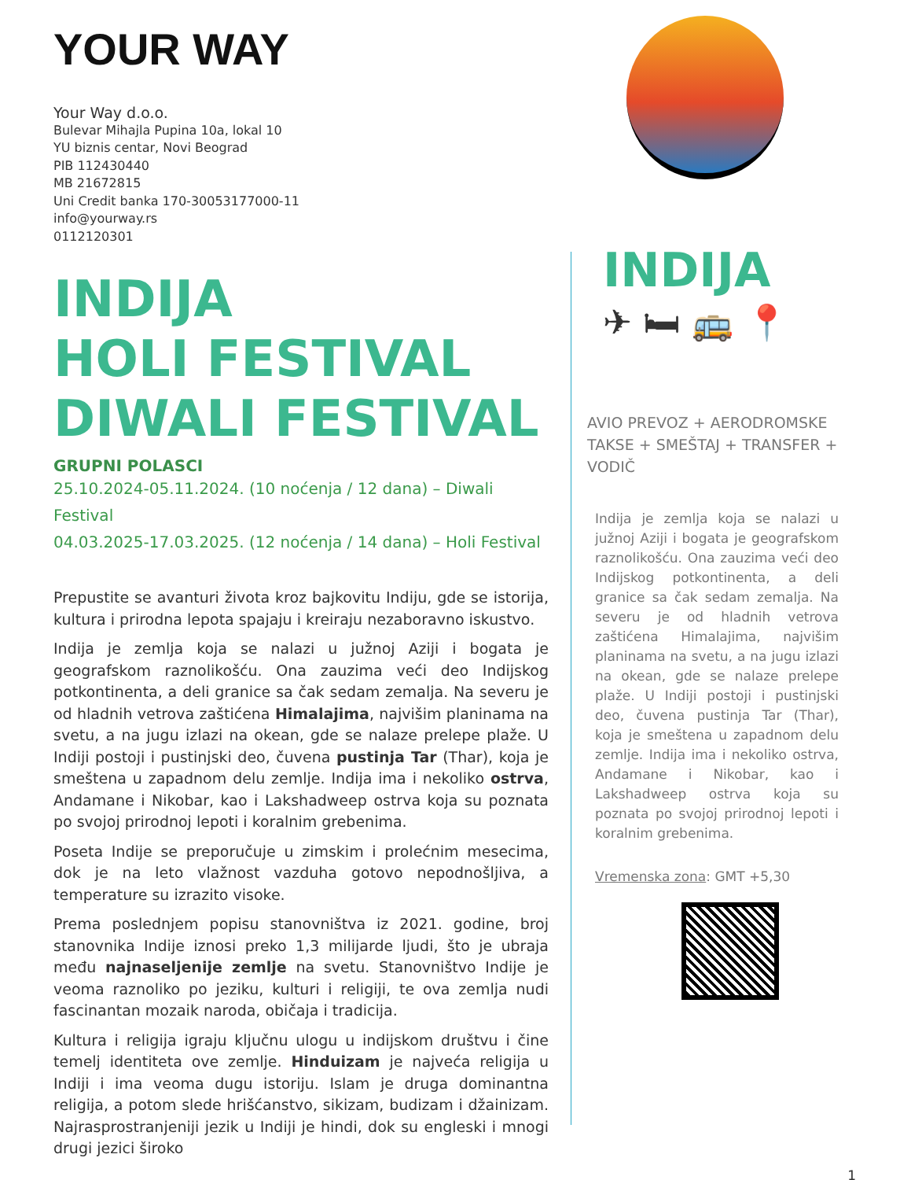YOUR WAY
Your Way d.o.o.
Bulevar Mihajla Pupina 10a, lokal 10
YU biznis centar, Novi Beograd
PIB 112430440
MB 21672815
Uni Credit banka 170-30053177000-11
info@yourway.rs
0112120301
INDIJA
HOLI FESTIVAL
DIWALI FESTIVAL
GRUPNI POLASCI
25.10.2024-05.11.2024. (10 noćenja / 12 dana) – Diwali Festival
04.03.2025-17.03.2025. (12 noćenja / 14 dana) – Holi Festival
Prepustite se avanturi života kroz bajkovitu Indiju, gde se istorija, kultura i prirodna lepota spajaju i kreiraju nezaboravno iskustvo.
Indija je zemlja koja se nalazi u južnoj Aziji i bogata je geografskom raznolikošću. Ona zauzima veći deo Indijskog potkontinenta, a deli granice sa čak sedam zemalja. Na severu je od hladnih vetrova zaštićena Himalajima, najvišim planinama na svetu, a na jugu izlazi na okean, gde se nalaze prelepe plaže. U Indiji postoji i pustinjski deo, čuvena pustinja Tar (Thar), koja je smeštena u zapadnom delu zemlje. Indija ima i nekoliko ostrva, Andamane i Nikobar, kao i Lakshadweep ostrva koja su poznata po svojoj prirodnoj lepoti i koralnim grebenima.
Poseta Indije se preporučuje u zimskim i prolećnim mesecima, dok je na leto vlažnost vazduha gotovo nepodnošljiva, a temperature su izrazito visoke.
Prema poslednjem popisu stanovništva iz 2021. godine, broj stanovnika Indije iznosi preko 1,3 milijarde ljudi, što je ubraja među najnaseljenije zemlje na svetu. Stanovništvo Indije je veoma raznoliko po jeziku, kulturi i religiji, te ova zemlja nudi fascinantan mozaik naroda, običaja i tradicija.
Kultura i religija igraju ključnu ulogu u indijskom društvu i čine temelj identiteta ove zemlje. Hinduizam je najveća religija u Indiji i ima veoma dugu istoriju. Islam je druga dominantna religija, a potom slede hrišćanstvo, sikizam, budizam i džainizam. Najrasprostranjeniji jezik u Indiji je hindi, dok su engleski i mnogi drugi jezici široko
INDIJA
✈ 🛏 🚌 📍
AVIO PREVOZ + AERODROMSKE TAKSE + SMEŠTAJ + TRANSFER + VODIČ
Indija je zemlja koja se nalazi u južnoj Aziji i bogata je geografskom raznolikošću. Ona zauzima veći deo Indijskog potkontinenta, a deli granice sa čak sedam zemalja. Na severu je od hladnih vetrova zaštićena Himalajima, najvišim planinama na svetu, a na jugu izlazi na okean, gde se nalaze prelepe plaže. U Indiji postoji i pustinjski deo, čuvena pustinja Tar (Thar), koja je smeštena u zapadnom delu zemlje. Indija ima i nekoliko ostrva, Andamane i Nikobar, kao i Lakshadweep ostrva koja su poznata po svojoj prirodnoj lepoti i koralnim grebenima.
Vremenska zona: GMT +5,30
1